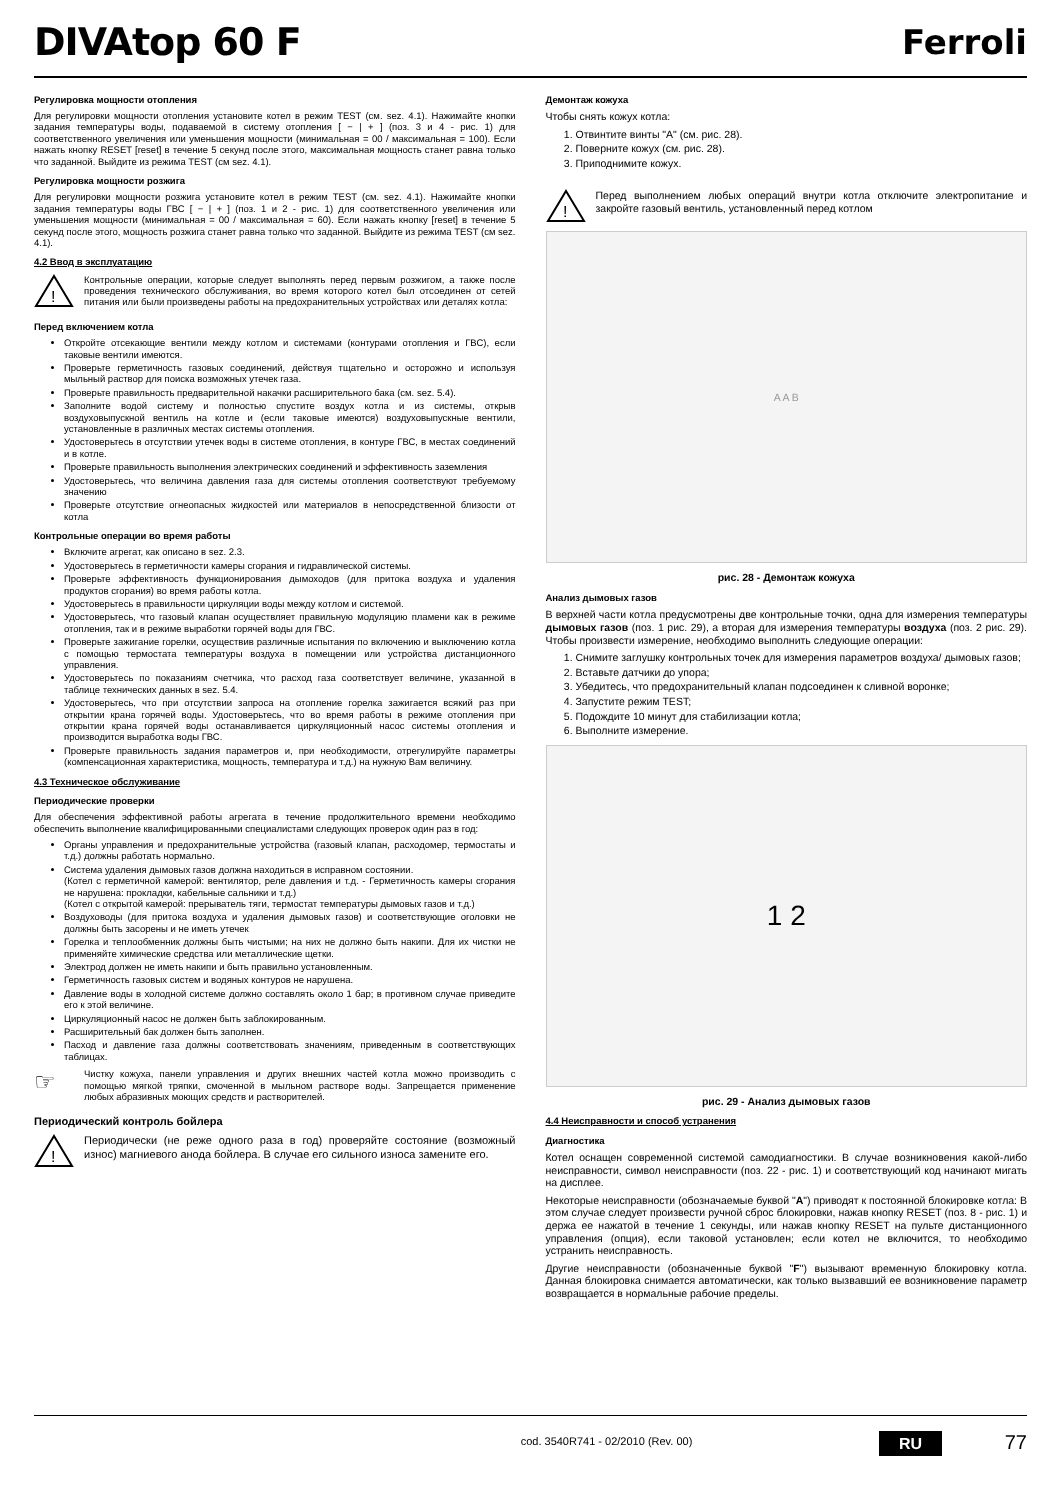DIVAtop 60 F Ferroli
Регулировка мощности отопления
Для регулировки мощности отопления установите котел в режим TEST (см. sez. 4.1). Нажимайте кнопки задания температуры воды, подаваемой в систему отопления [ − | + ] (поз. 3 и 4 - рис. 1) для соответственного увеличения или уменьшения мощности (минимальная = 00 / максимальная = 100). Если нажать кнопку RESET [reset] в течение 5 секунд после этого, максимальная мощность станет равна только что заданной. Выйдите из режима TEST (см sez. 4.1).
Регулировка мощности розжига
Для регулировки мощности розжига установите котел в режим TEST (см. sez. 4.1). Нажимайте кнопки задания температуры воды ГВС [ − | + ] (поз. 1 и 2 - рис. 1) для соответственного увеличения или уменьшения мощности (минимальная = 00 / максимальная = 60). Если нажать кнопку [reset] в течение 5 секунд после этого, мощность розжига станет равна только что заданной. Выйдите из режима TEST (см sez. 4.1).
4.2 Ввод в эксплуатацию
!
Контрольные операции, которые следует выполнять перед первым розжигом, а также после проведения технического обслуживания, во время которого котел был отсоединен от сетей питания или были произведены работы на предохранительных устройствах или деталях котла:
Перед включением котла
Откройте отсекающие вентили между котлом и системами (контурами отопления и ГВС), если таковые вентили имеются.
Проверьте герметичность газовых соединений, действуя тщательно и осторожно и используя мыльный раствор для поиска возможных утечек газа.
Проверьте правильность предварительной накачки расширительного бака (см. sez. 5.4).
Заполните водой систему и полностью спустите воздух котла и из системы, открыв воздуховыпускной вентиль на котле и (если таковые имеются) воздуховыпускные вентили, установленные в различных местах системы отопления.
Удостоверьтесь в отсутствии утечек воды в системе отопления, в контуре ГВС, в местах соединений и в котле.
Проверьте правильность выполнения электрических соединений и эффективность заземления
Удостоверьтесь, что величина давления газа для системы отопления соответствуют требуемому значению
Проверьте отсутствие огнеопасных жидкостей или материалов в непосредственной близости от котла
Контрольные операции во время работы
Включите агрегат, как описано в sez. 2.3.
Удостоверьтесь в герметичности камеры сгорания и гидравлической системы.
Проверьте эффективность функционирования дымоходов (для притока воздуха и удаления продуктов сгорания) во время работы котла.
Удостоверьтесь в правильности циркуляции воды между котлом и системой.
Удостоверьтесь, что газовый клапан осуществляет правильную модуляцию пламени как в режиме отопления, так и в режиме выработки горячей воды для ГВС.
Проверьте зажигание горелки, осуществив различные испытания по включению и выключению котла с помощью термостата температуры воздуха в помещении или устройства дистанционного управления.
Удостоверьтесь по показаниям счетчика, что расход газа соответствует величине, указанной в таблице технических данных в sez. 5.4.
Удостоверьтесь, что при отсутствии запроса на отопление горелка зажигается всякий раз при открытии крана горячей воды. Удостоверьтесь, что во время работы в режиме отопления при открытии крана горячей воды останавливается циркуляционный насос системы отопления и производится выработка воды ГВС.
Проверьте правильность задания параметров и, при необходимости, отрегулируйте параметры (компенсационная характеристика, мощность, температура и т.д.) на нужную Вам величину.
4.3 Техническое обслуживание
Периодические проверки
Для обеспечения эффективной работы агрегата в течение продолжительного времени необходимо обеспечить выполнение квалифицированными специалистами следующих проверок один раз в год:
Органы управления и предохранительные устройства (газовый клапан, расходомер, термостаты и т.д.) должны работать нормально.
Система удаления дымовых газов должна находиться в исправном состоянии.
(Котел с герметичной камерой: вентилятор, реле давления и т.д. - Герметичность камеры сгорания не нарушена: прокладки, кабельные сальники и т.д.)
(Котел с открытой камерой: прерыватель тяги, термостат температуры дымовых газов и т.д.)
Воздуховоды (для притока воздуха и удаления дымовых газов) и соответствующие оголовки не должны быть засорены и не иметь утечек
Горелка и теплообменник должны быть чистыми; на них не должно быть накипи. Для их чистки не применяйте химические средства или металлические щетки.
Электрод должен не иметь накипи и быть правильно установленным.
Герметичность газовых систем и водяных контуров не нарушена.
Давление воды в холодной системе должно составлять около 1 бар; в противном случае приведите его к этой величине.
Циркуляционный насос не должен быть заблокированным.
Расширительный бак должен быть заполнен.
Пасход и давление газа должны соответствовать значениям, приведенным в соответствующих таблицах.
☞
Чистку кожуха, панели управления и других внешних частей котла можно производить с помощью мягкой тряпки, смоченной в мыльном растворе воды. Запрещается применение любых абразивных моющих средств и растворителей.
Периодический контроль бойлера
!
Периодически (не реже одного раза в год) проверяйте состояние (возможный износ) магниевого анода бойлера. В случае его сильного износа замените его.
Демонтаж кожуха
Чтобы снять кожух котла:
1. Отвинтите винты "A" (см. рис. 28).
2. Поверните кожух (см. рис. 28).
3. Приподнимите кожух.
!
Перед выполнением любых операций внутри котла отключите электропитание и закройте газовый вентиль, установленный перед котлом
A A B
рис. 28 - Демонтаж кожуха
Анализ дымовых газов
В верхней части котла предусмотрены две контрольные точки, одна для измерения температуры дымовых газов (поз. 1 рис. 29), а вторая для измерения температуры воздуха (поз. 2 рис. 29). Чтобы произвести измерение, необходимо выполнить следующие операции:
1. Снимите заглушку контрольных точек для измерения параметров воздуха/ дымовых газов;
2. Вставьте датчики до упора;
3. Убедитесь, что предохранительный клапан подсоединен к сливной воронке;
4. Запустите режим TEST;
5. Подождите 10 минут для стабилизации котла;
6. Выполните измерение.
1 2
рис. 29 - Анализ дымовых газов
4.4 Неисправности и способ устранения
Диагностика
Котел оснащен современной системой самодиагностики. В случае возникновения какой-либо неисправности, символ неисправности (поз. 22 - рис. 1) и соответствующий код начинают мигать на дисплее.
Некоторые неисправности (обозначаемые буквой "A") приводят к постоянной блокировке котла: В этом случае следует произвести ручной сброс блокировки, нажав кнопку RESET (поз. 8 - рис. 1) и держа ее нажатой в течение 1 секунды, или нажав кнопку RESET на пульте дистанционного управления (опция), если таковой установлен; если котел не включится, то необходимо устранить неисправность.
Другие неисправности (обозначенные буквой "F") вызывают временную блокировку котла. Данная блокировка снимается автоматически, как только вызвавший ее возникновение параметр возвращается в нормальные рабочие пределы.
cod. 3540R741 - 02/2010 (Rev. 00) RU 77